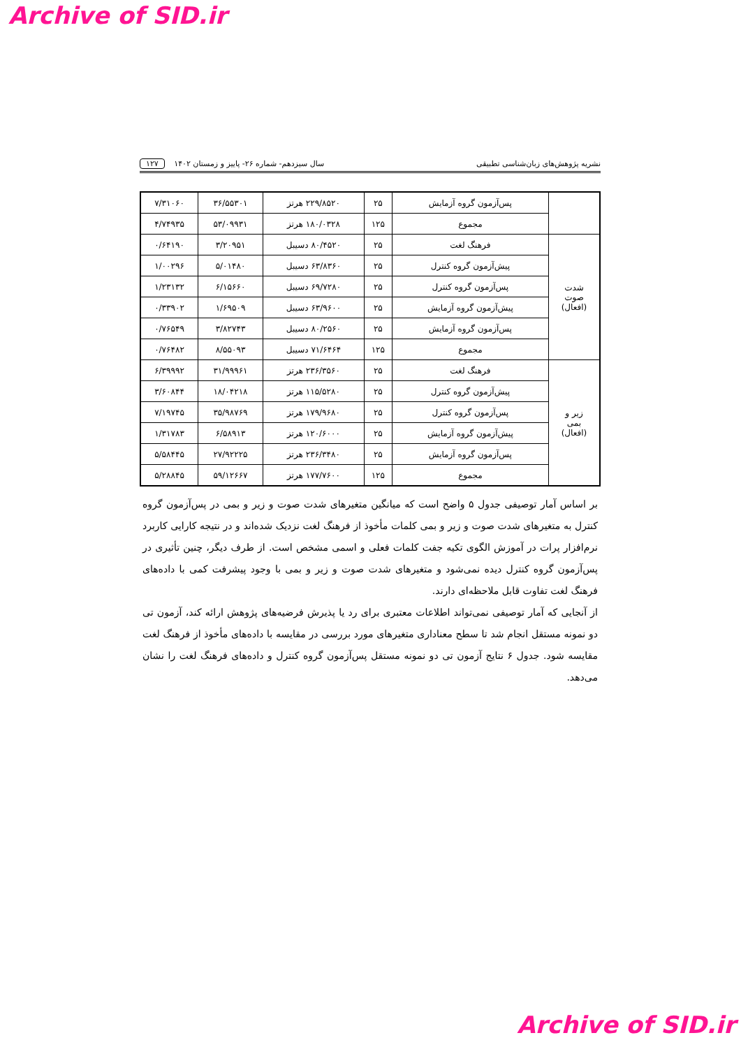Archive of SID.ir
نشریه پژوهش‌های زبان‌شناسی تطبیقی سال سیزدهم- شماره ۲۶- پاییز و زمستان ۱۴۰۲ ۱۲۷
| | پس‌آزمون گروه آزمایش | ۲۵ | ۲۲۹/۸۵۲۰ هرتز | ۳۶/۵۵۳۰۱ | ۷/۳۱۰۶۰ |
| | مجموع | ۱۲۵ | ۱۸۰/۰۳۲۸ هرتز | ۵۳/۰۹۹۳۱ | ۴/۷۴۹۳۵ |
| شدت صوت (افعال) | فرهنگ لغت | ۲۵ | ۸۰/۴۵۲۰ دسیبل | ۳/۲۰۹۵۱ | ۰/۶۴۱۹۰ |
| | پیش‌آزمون گروه کنترل | ۲۵ | ۶۳/۸۳۶۰ دسیبل | ۵/۰۱۴۸۰ | ۱/۰۰۲۹۶ |
| | پس‌آزمون گروه کنترل | ۲۵ | ۶۹/۷۲۸۰ دسیبل | ۶/۱۵۶۶۰ | ۱/۲۳۱۳۲ |
| | پیش‌آزمون گروه آزمایش | ۲۵ | ۶۳/۹۶۰۰ دسیبل | ۱/۶۹۵۰۹ | ۰/۳۳۹۰۲ |
| | پس‌آزمون گروه آزمایش | ۲۵ | ۸۰/۲۵۶۰ دسیبل | ۳/۸۲۷۴۳ | ۰/۷۶۵۴۹ |
| | مجموع | ۱۲۵ | ۷۱/۶۴۶۴ دسیبل | ۸/۵۵۰۹۳ | ۰/۷۶۴۸۲ |
| زیر و بمی (افعال) | فرهنگ لغت | ۲۵ | ۲۳۶/۳۵۶۰ هرتز | ۳۱/۹۹۹۶۱ | ۶/۳۹۹۹۲ |
| | پیش‌آزمون گروه کنترل | ۲۵ | ۱۱۵/۵۲۸۰ هرتز | ۱۸/۰۴۲۱۸ | ۳/۶۰۸۴۴ |
| | پس‌آزمون گروه کنترل | ۲۵ | ۱۷۹/۹۶۸۰ هرتز | ۳۵/۹۸۷۶۹ | ۷/۱۹۷۴۵ |
| | پیش‌آزمون گروه آزمایش | ۲۵ | ۱۲۰/۶۰۰۰ هرتز | ۶/۵۸۹۱۳ | ۱/۳۱۷۸۳ |
| | پس‌آزمون گروه آزمایش | ۲۵ | ۲۳۶/۳۴۸۰ هرتز | ۲۷/۹۲۲۲۵ | ۵/۵۸۴۴۵ |
| | مجموع | ۱۲۵ | ۱۷۷/۷۶۰۰ هرتز | ۵۹/۱۲۶۶۷ | ۵/۲۸۸۴۵ |
بر اساس آمار توصیفی جدول ۵ واضح است که میانگین متغیرهای شدت صوت و زیر و بمی در پس‌آزمون گروه کنترل به متغیرهای شدت صوت و زیر و بمی کلمات مأخوذ از فرهنگ لغت نزدیک شده‌اند و در نتیجه کارایی کاربرد نرم‌افزار پرات در آموزش الگوی تکیه جفت کلمات فعلی و اسمی مشخص است. از طرف دیگر، چنین تأثیری در پس‌آزمون گروه کنترل دیده نمی‌شود و متغیرهای شدت صوت و زیر و بمی با وجود پیشرفت کمی با داده‌های فرهنگ لغت تفاوت قابل ملاحظه‌ای دارند.
از آنجایی که آمار توصیفی نمی‌تواند اطلاعات معتبری برای رد یا پذیرش فرضیه‌های پژوهش ارائه کند، آزمون تی دو نمونه مستقل انجام شد تا سطح معناداری متغیرهای مورد بررسی در مقایسه با داده‌های مأخوذ از فرهنگ لغت مقایسه شود. جدول ۶ نتایج آزمون تی دو نمونه مستقل پس‌آزمون گروه کنترل و داده‌های فرهنگ لغت را نشان می‌دهد.
Archive of SID.ir